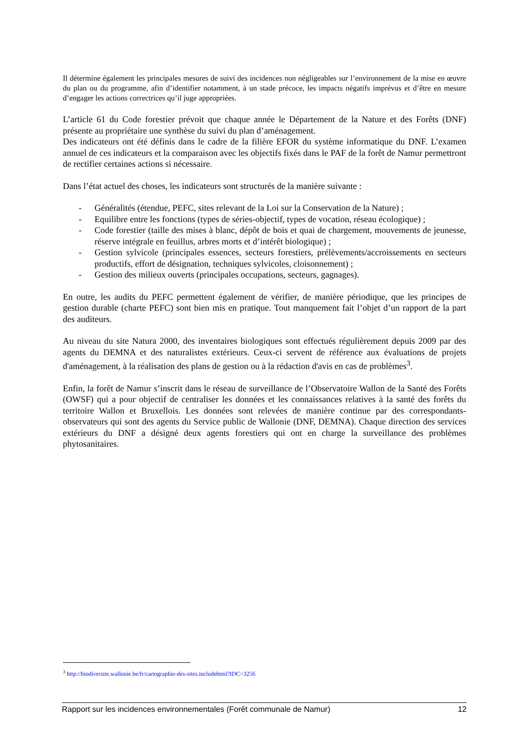Il détermine également les principales mesures de suivi des incidences non négligeables sur l’environnement de la mise en œuvre du plan ou du programme, afin d’identifier notamment, à un stade précoce, les impacts négatifs imprévus et d’être en mesure d’engager les actions correctrices qu’il juge appropriées.
L’article 61 du Code forestier prévoit que chaque année le Département de la Nature et des Forêts (DNF) présente au propriétaire une synthèse du suivi du plan d’aménagement.
Des indicateurs ont été définis dans le cadre de la filière EFOR du système informatique du DNF. L’examen annuel de ces indicateurs et la comparaison avec les objectifs fixés dans le PAF de la forêt de Namur permettront de rectifier certaines actions si nécessaire.
Dans l’état actuel des choses, les indicateurs sont structurés de la manière suivante :
- Généralités (étendue, PEFC, sites relevant de la Loi sur la Conservation de la Nature) ;
- Equilibre entre les fonctions (types de séries-objectif, types de vocation, réseau écologique) ;
- Code forestier (taille des mises à blanc, dépôt de bois et quai de chargement, mouvements de jeunesse, réserve intégrale en feuillus, arbres morts et d’intérêt biologique) ;
- Gestion sylvicole (principales essences, secteurs forestiers, prélèvements/accroissements en secteurs productifs, effort de désignation, techniques sylvicoles, cloisonnement) ;
- Gestion des milieux ouverts (principales occupations, secteurs, gagnages).
En outre, les audits du PEFC permettent également de vérifier, de manière périodique, que les principes de gestion durable (charte PEFC) sont bien mis en pratique. Tout manquement fait l’objet d’un rapport de la part des auditeurs.
Au niveau du site Natura 2000, des inventaires biologiques sont effectués régulièrement depuis 2009 par des agents du DEMNA et des naturalistes extérieurs. Ceux-ci servent de référence aux évaluations de projets d'aménagement, à la réalisation des plans de gestion ou à la rédaction d'avis en cas de problèmes<sup>3</sup>.
Enfin, la forêt de Namur s’inscrit dans le réseau de surveillance de l’Observatoire Wallon de la Santé des Forêts (OWSF) qui a pour objectif de centraliser les données et les connaissances relatives à la santé des forêts du territoire Wallon et Bruxellois. Les données sont relevées de manière continue par des correspondants-observateurs qui sont des agents du Service public de Wallonie (DNF, DEMNA). Chaque direction des services extérieurs du DNF a désigné deux agents forestiers qui ont en charge la surveillance des problèmes phytosanitaires.
<sup>3</sup> http://biodiversite.wallonie.be/fr/cartographie-des-sites.includehtml?IDC=3256
Rapport sur les incidences environnementales (Forêt communale de Namur) 12